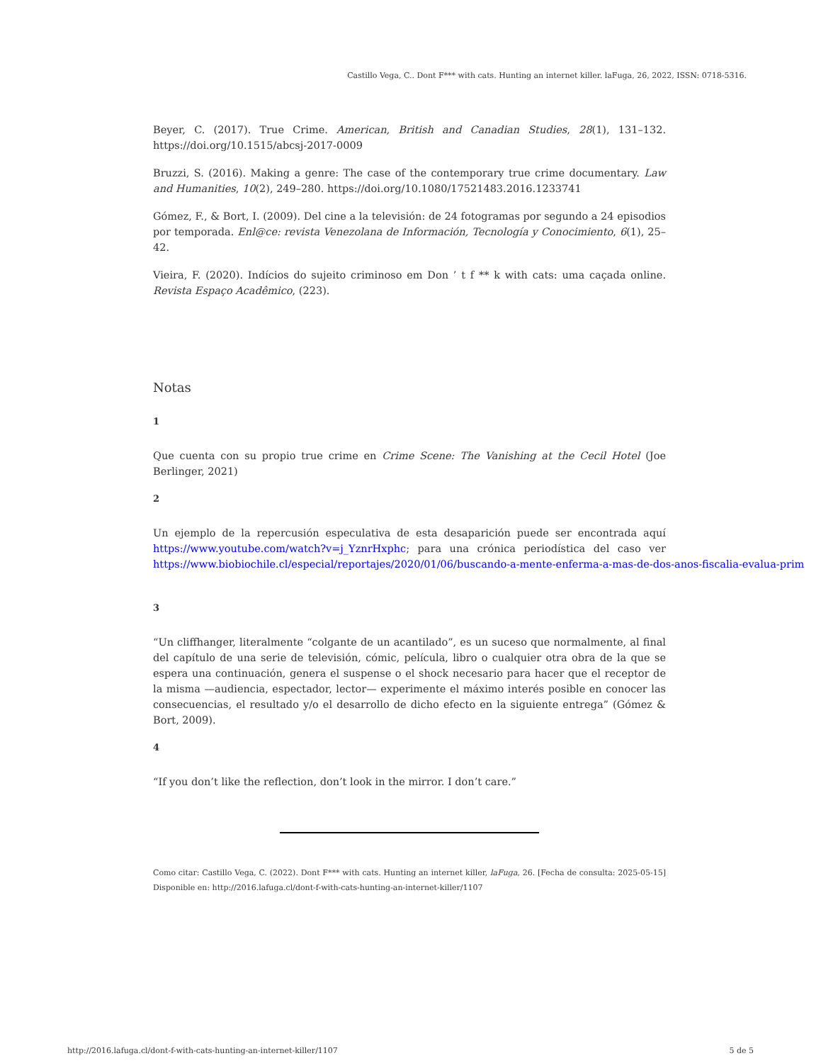Castillo Vega, C.. Dont F*** with cats. Hunting an internet killer. laFuga, 26, 2022, ISSN: 0718-5316.
Beyer, C. (2017). True Crime. American, British and Canadian Studies, 28(1), 131–132. https://doi.org/10.1515/abcsj-2017-0009
Bruzzi, S. (2016). Making a genre: The case of the contemporary true crime documentary. Law and Humanities, 10(2), 249–280. https://doi.org/10.1080/17521483.2016.1233741
Gómez, F., & Bort, I. (2009). Del cine a la televisión: de 24 fotogramas por segundo a 24 episodios por temporada. Enl@ce: revista Venezolana de Información, Tecnología y Conocimiento, 6(1), 25–42.
Vieira, F. (2020). Indícios do sujeito criminoso em Don ’ t f ** k with cats: uma caçada online. Revista Espaço Acadêmico, (223).
Notas
1
Que cuenta con su propio true crime en Crime Scene: The Vanishing at the Cecil Hotel (Joe Berlinger, 2021)
2
Un ejemplo de la repercusión especulativa de esta desaparición puede ser encontrada aquí https://www.youtube.com/watch?v=j_YznrHxphc; para una crónica periodística del caso ver https://www.biobiochile.cl/especial/reportajes/2020/01/06/buscando-a-mente-enferma-a-mas-de-dos-anos-fiscalia-evalua-prim
3
“Un cliffhanger, literalmente “colgante de un acantilado”, es un suceso que normalmente, al final del capítulo de una serie de televisión, cómic, película, libro o cualquier otra obra de la que se espera una continuación, genera el suspense o el shock necesario para hacer que el receptor de la misma —audiencia, espectador, lector— experimente el máximo interés posible en conocer las consecuencias, el resultado y/o el desarrollo de dicho efecto en la siguiente entrega” (Gómez & Bort, 2009).
4
“If you don’t like the reflection, don’t look in the mirror. I don’t care.”
Como citar: Castillo Vega, C. (2022). Dont F*** with cats. Hunting an internet killer, laFuga, 26. [Fecha de consulta: 2025-05-15] Disponible en: http://2016.lafuga.cl/dont-f-with-cats-hunting-an-internet-killer/1107
http://2016.lafuga.cl/dont-f-with-cats-hunting-an-internet-killer/1107 5 de 5